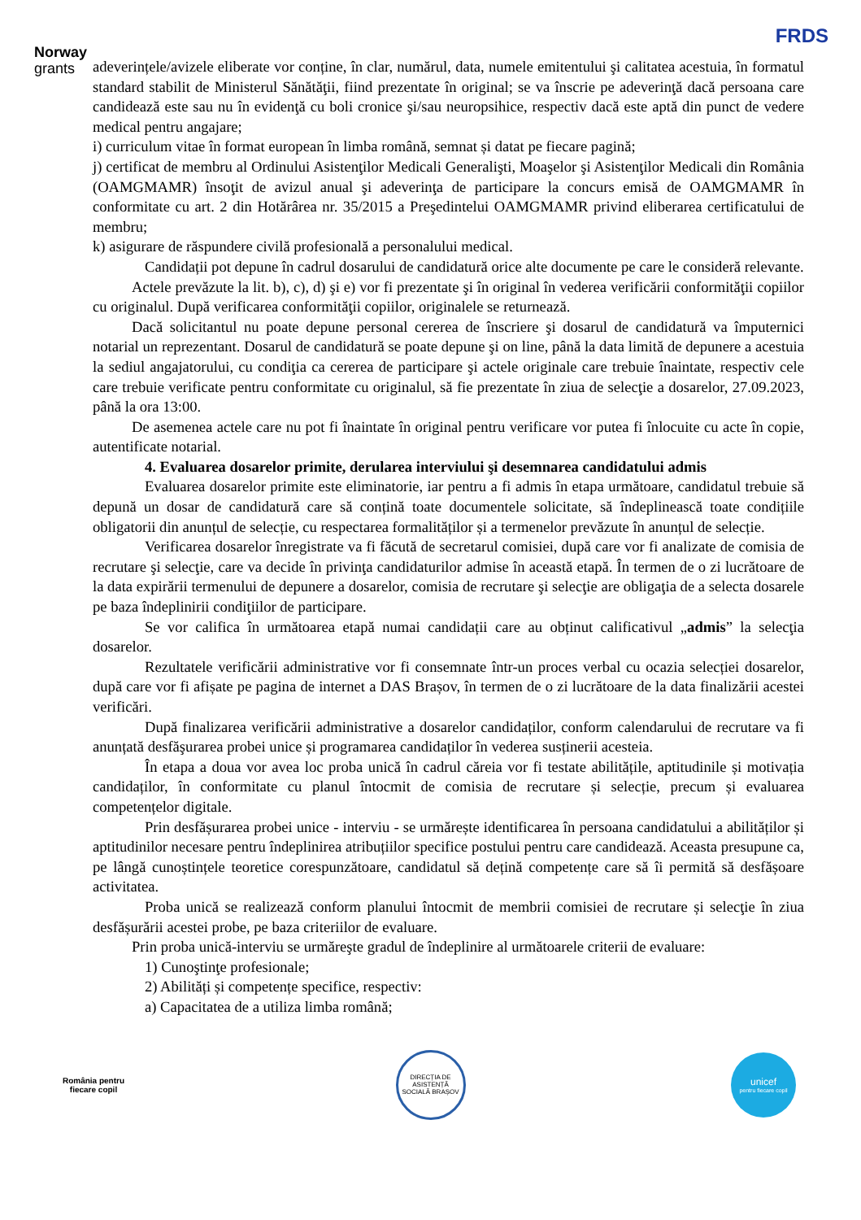Norway
grants
FRDS
adeverințele/avizele eliberate vor conține, în clar, numărul, data, numele emitentului şi calitatea acestuia, în formatul standard stabilit de Ministerul Sănătăţii, fiind prezentate în original; se va înscrie pe adeverinţă dacă persoana care candidează este sau nu în evidenţă cu boli cronice şi/sau neuropsihice, respectiv dacă este aptă din punct de vedere medical pentru angajare;
i) curriculum vitae în format european în limba română, semnat și datat pe fiecare pagină;
j) certificat de membru al Ordinului Asistenţilor Medicali Generalişti, Moaşelor şi Asistenţilor Medicali din România (OAMGMAMR) însoţit de avizul anual şi adeverinţa de participare la concurs emisă de OAMGMAMR în conformitate cu art. 2 din Hotărârea nr. 35/2015 a Preşedintelui OAMGMAMR privind eliberarea certificatului de membru;
k) asigurare de răspundere civilă profesională a personalului medical.
Candidații pot depune în cadrul dosarului de candidatură orice alte documente pe care le consideră relevante.
Actele prevăzute la lit. b), c), d) şi e) vor fi prezentate şi în original în vederea verificării conformităţii copiilor cu originalul. După verificarea conformităţii copiilor, originalele se returnează.
Dacă solicitantul nu poate depune personal cererea de înscriere şi dosarul de candidatură va împuternici notarial un reprezentant. Dosarul de candidatură se poate depune şi on line, până la data limită de depunere a acestuia la sediul angajatorului, cu condiţia ca cererea de participare şi actele originale care trebuie înaintate, respectiv cele care trebuie verificate pentru conformitate cu originalul, să fie prezentate în ziua de selecţie a dosarelor, 27.09.2023, până la ora 13:00.
De asemenea actele care nu pot fi înaintate în original pentru verificare vor putea fi înlocuite cu acte în copie, autentificate notarial.
4. Evaluarea dosarelor primite, derularea interviului şi desemnarea candidatului admis
Evaluarea dosarelor primite este eliminatorie, iar pentru a fi admis în etapa următoare, candidatul trebuie să depună un dosar de candidatură care să conțină toate documentele solicitate, să îndeplinească toate condițiile obligatorii din anunțul de selecție, cu respectarea formalităților și a termenelor prevăzute în anunțul de selecție.
Verificarea dosarelor înregistrate va fi făcută de secretarul comisiei, după care vor fi analizate de comisia de recrutare şi selecţie, care va decide în privinţa candidaturilor admise în această etapă. În termen de o zi lucrătoare de la data expirării termenului de depunere a dosarelor, comisia de recrutare şi selecţie are obligaţia de a selecta dosarele pe baza îndeplinirii condiţiilor de participare.
Se vor califica în următoarea etapă numai candidații care au obținut calificativul „admis” la selecţia dosarelor.
Rezultatele verificării administrative vor fi consemnate într-un proces verbal cu ocazia selecției dosarelor, după care vor fi afișate pe pagina de internet a DAS Brașov, în termen de o zi lucrătoare de la data finalizării acestei verificări.
După finalizarea verificării administrative a dosarelor candidaților, conform calendarului de recrutare va fi anunțată desfăşurarea probei unice și programarea candidaților în vederea susținerii acesteia.
În etapa a doua vor avea loc proba unică în cadrul căreia vor fi testate abilitățile, aptitudinile și motivația candidaților, în conformitate cu planul întocmit de comisia de recrutare și selecție, precum și evaluarea competențelor digitale.
Prin desfășurarea probei unice - interviu - se urmărește identificarea în persoana candidatului a abilităților și aptitudinilor necesare pentru îndeplinirea atribuțiilor specifice postului pentru care candidează. Aceasta presupune ca, pe lângă cunoștințele teoretice corespunzătoare, candidatul să dețină competențe care să îi permită să desfășoare activitatea.
Proba unică se realizează conform planului întocmit de membrii comisiei de recrutare și selecţie în ziua desfășurării acestei probe, pe baza criteriilor de evaluare.
Prin proba unică-interviu se urmăreşte gradul de îndeplinire al următoarele criterii de evaluare:
1) Cunoştinţe profesionale;
2) Abilități și competențe specifice, respectiv:
a) Capacitatea de a utiliza limba română;
România pentru fiecare copil
DIRECȚIA DE ASISTENȚĂ SOCIALĂ BRAȘOV
unicef
pentru fiecare copil